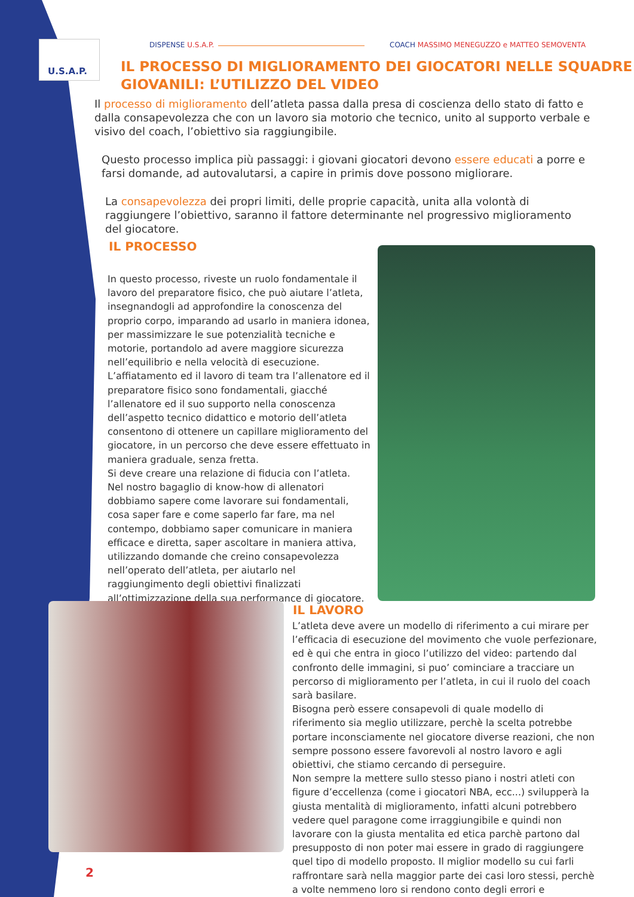U.S.A.P. DISPENSE U.S.A.P.
COACH MASSIMO MENEGUZZO e MATTEO SEMOVENTA
IL PROCESSO DI MIGLIORAMENTO DEI GIOCATORI NELLE SQUADRE GIOVANILI: L’UTILIZZO DEL VIDEO
Il processo di miglioramento dell’atleta passa dalla presa di coscienza dello stato di fatto e dalla consapevolezza che con un lavoro sia motorio che tecnico, unito al supporto verbale e visivo del coach, l’obiettivo sia raggiungibile.
Questo processo implica più passaggi: i giovani giocatori devono essere educati a porre e farsi domande, ad autovalutarsi, a capire in primis dove possono migliorare.
La consapevolezza dei propri limiti, delle proprie capacità, unita alla volontà di raggiungere l’obiettivo, saranno il fattore determinante nel progressivo miglioramento del giocatore.
IL PROCESSO
In questo processo, riveste un ruolo fondamentale il lavoro del preparatore fisico, che può aiutare l’atleta, insegnandogli ad approfondire la conoscenza del proprio corpo, imparando ad usarlo in maniera idonea, per massimizzare le sue potenzialità tecniche e motorie, portandolo ad avere maggiore sicurezza nell’equilibrio e nella velocità di esecuzione.
L’affiatamento ed il lavoro di team tra l’allenatore ed il preparatore fisico sono fondamentali, giacché l’allenatore ed il suo supporto nella conoscenza dell’aspetto tecnico didattico e motorio dell’atleta consentono di ottenere un capillare miglioramento del giocatore, in un percorso che deve essere effettuato in maniera graduale, senza fretta.
Si deve creare una relazione di fiducia con l’atleta.
Nel nostro bagaglio di know-how di allenatori dobbiamo sapere come lavorare sui fondamentali, cosa saper fare e come saperlo far fare, ma nel contempo, dobbiamo saper comunicare in maniera efficace e diretta, saper ascoltare in maniera attiva, utilizzando domande che creino consapevolezza nell’operato dell’atleta, per aiutarlo nel raggiungimento degli obiettivi finalizzati all’ottimizzazione della sua performance di giocatore.
IL LAVORO
L’atleta deve avere un modello di riferimento a cui mirare per l’efficacia di esecuzione del movimento che vuole perfezionare, ed è qui che entra in gioco l’utilizzo del video: partendo dal confronto delle immagini, si puo’ cominciare a tracciare un percorso di miglioramento per l’atleta, in cui il ruolo del coach sarà basilare.
Bisogna però essere consapevoli di quale modello di riferimento sia meglio utilizzare, perchè la scelta potrebbe portare inconsciamente nel giocatore diverse reazioni, che non sempre possono essere favorevoli al nostro lavoro e agli obiettivi, che stiamo cercando di perseguire.
Non sempre la mettere sullo stesso piano i nostri atleti con figure d’eccellenza (come i giocatori NBA, ecc...) svilupperà la giusta mentalità di miglioramento, infatti alcuni potrebbero vedere quel paragone come irraggiungibile e quindi non lavorare con la giusta mentalita ed etica parchè partono dal presupposto di non poter mai essere in grado di raggiungere quel tipo di modello proposto. Il miglior modello su cui farli raffrontare sarà nella maggior parte dei casi loro stessi, perchè a volte nemmeno loro si rendono conto degli errori e
2